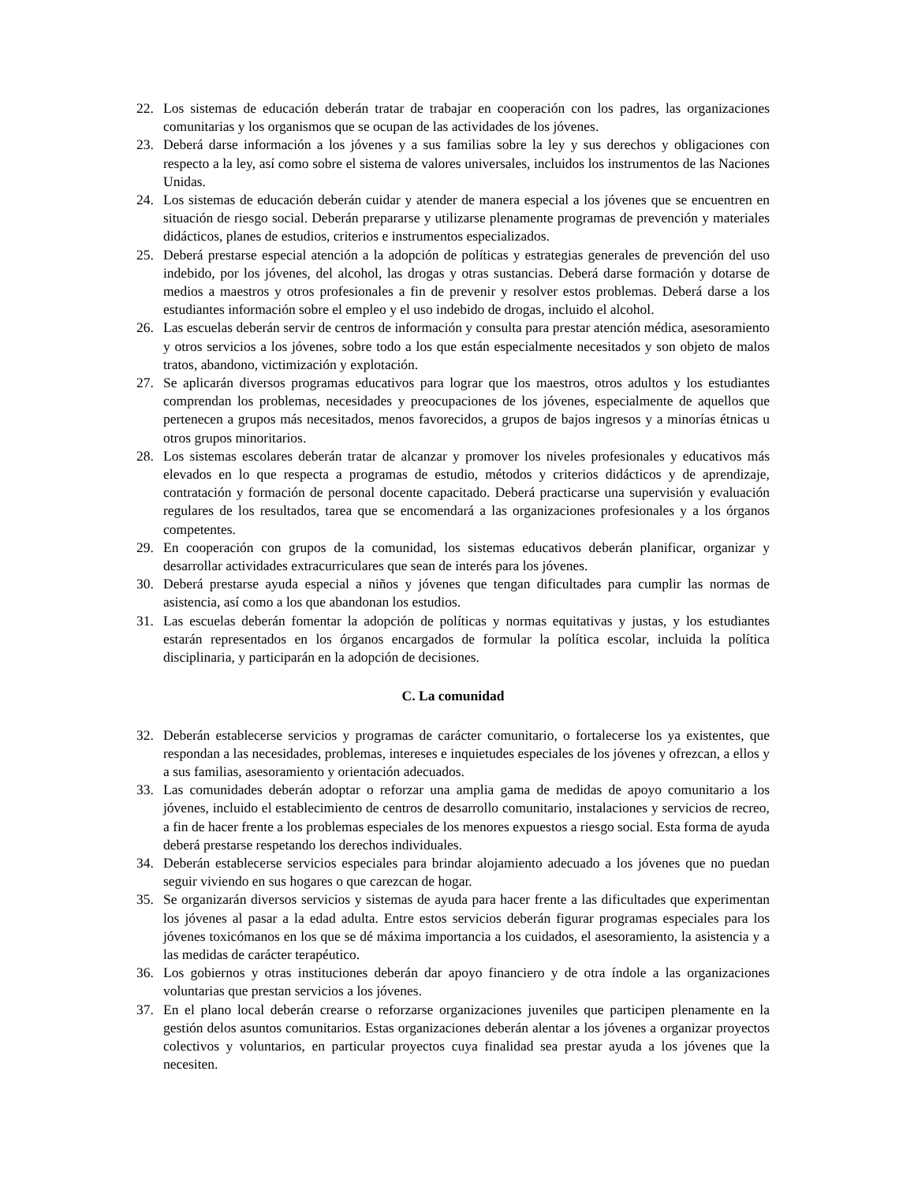22. Los sistemas de educación deberán tratar de trabajar en cooperación con los padres, las organizaciones comunitarias y los organismos que se ocupan de las actividades de los jóvenes.
23. Deberá darse información a los jóvenes y a sus familias sobre la ley y sus derechos y obligaciones con respecto a la ley, así como sobre el sistema de valores universales, incluidos los instrumentos de las Naciones Unidas.
24. Los sistemas de educación deberán cuidar y atender de manera especial a los jóvenes que se encuentren en situación de riesgo social. Deberán prepararse y utilizarse plenamente programas de prevención y materiales didácticos, planes de estudios, criterios e instrumentos especializados.
25. Deberá prestarse especial atención a la adopción de políticas y estrategias generales de prevención del uso indebido, por los jóvenes, del alcohol, las drogas y otras sustancias. Deberá darse formación y dotarse de medios a maestros y otros profesionales a fin de prevenir y resolver estos problemas. Deberá darse a los estudiantes información sobre el empleo y el uso indebido de drogas, incluido el alcohol.
26. Las escuelas deberán servir de centros de información y consulta para prestar atención médica, asesoramiento y otros servicios a los jóvenes, sobre todo a los que están especialmente necesitados y son objeto de malos tratos, abandono, victimización y explotación.
27. Se aplicarán diversos programas educativos para lograr que los maestros, otros adultos y los estudiantes comprendan los problemas, necesidades y preocupaciones de los jóvenes, especialmente de aquellos que pertenecen a grupos más necesitados, menos favorecidos, a grupos de bajos ingresos y a minorías étnicas u otros grupos minoritarios.
28. Los sistemas escolares deberán tratar de alcanzar y promover los niveles profesionales y educativos más elevados en lo que respecta a programas de estudio, métodos y criterios didácticos y de aprendizaje, contratación y formación de personal docente capacitado. Deberá practicarse una supervisión y evaluación regulares de los resultados, tarea que se encomendará a las organizaciones profesionales y a los órganos competentes.
29. En cooperación con grupos de la comunidad, los sistemas educativos deberán planificar, organizar y desarrollar actividades extracurriculares que sean de interés para los jóvenes.
30. Deberá prestarse ayuda especial a niños y jóvenes que tengan dificultades para cumplir las normas de asistencia, así como a los que abandonan los estudios.
31. Las escuelas deberán fomentar la adopción de políticas y normas equitativas y justas, y los estudiantes estarán representados en los órganos encargados de formular la política escolar, incluida la política disciplinaria, y participarán en la adopción de decisiones.
C. La comunidad
32. Deberán establecerse servicios y programas de carácter comunitario, o fortalecerse los ya existentes, que respondan a las necesidades, problemas, intereses e inquietudes especiales de los jóvenes y ofrezcan, a ellos y a sus familias, asesoramiento y orientación adecuados.
33. Las comunidades deberán adoptar o reforzar una amplia gama de medidas de apoyo comunitario a los jóvenes, incluido el establecimiento de centros de desarrollo comunitario, instalaciones y servicios de recreo, a fin de hacer frente a los problemas especiales de los menores expuestos a riesgo social. Esta forma de ayuda deberá prestarse respetando los derechos individuales.
34. Deberán establecerse servicios especiales para brindar alojamiento adecuado a los jóvenes que no puedan seguir viviendo en sus hogares o que carezcan de hogar.
35. Se organizarán diversos servicios y sistemas de ayuda para hacer frente a las dificultades que experimentan los jóvenes al pasar a la edad adulta. Entre estos servicios deberán figurar programas especiales para los jóvenes toxicómanos en los que se dé máxima importancia a los cuidados, el asesoramiento, la asistencia y a las medidas de carácter terapéutico.
36. Los gobiernos y otras instituciones deberán dar apoyo financiero y de otra índole a las organizaciones voluntarias que prestan servicios a los jóvenes.
37. En el plano local deberán crearse o reforzarse organizaciones juveniles que participen plenamente en la gestión delos asuntos comunitarios. Estas organizaciones deberán alentar a los jóvenes a organizar proyectos colectivos y voluntarios, en particular proyectos cuya finalidad sea prestar ayuda a los jóvenes que la necesiten.